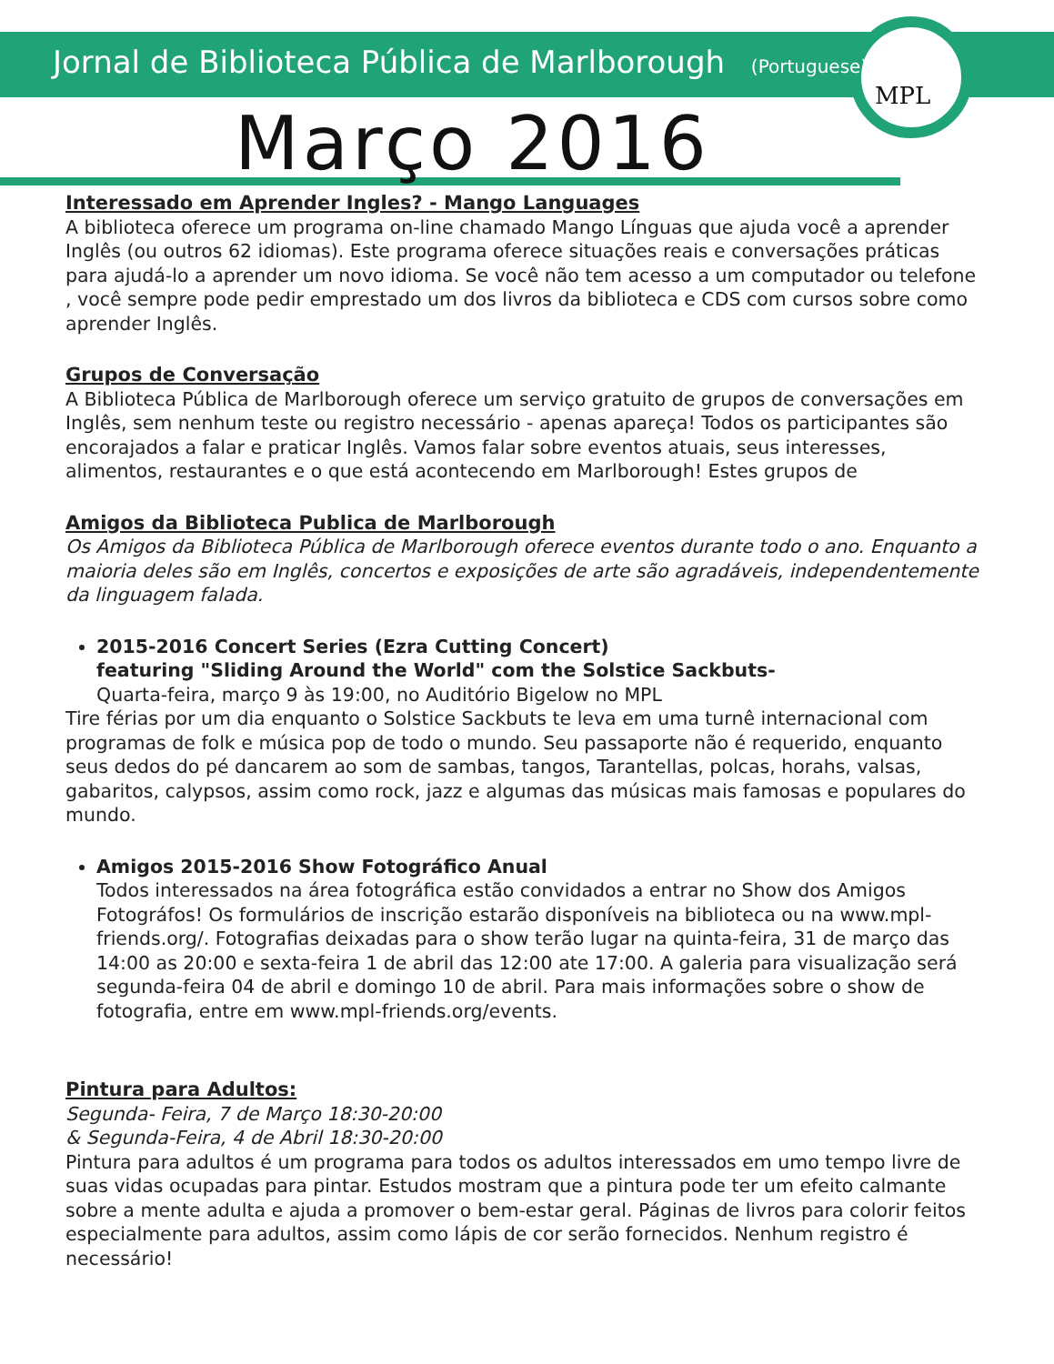Jornal de Biblioteca Pública de Marlborough (Portuguese)
MPL
Março 2016
Interessado em Aprender Ingles? - Mango Languages
A biblioteca oferece um programa on-line chamado Mango Línguas que ajuda você a aprender Inglês (ou outros 62 idiomas). Este programa oferece situações reais e conversações práticas para ajudá-lo a aprender um novo idioma. Se você não tem acesso a um computador ou telefone , você sempre pode pedir emprestado um dos livros da biblioteca e CDS com cursos sobre como aprender Inglês.
Grupos de Conversação
A Biblioteca Pública de Marlborough oferece um serviço gratuito de grupos de conversações em Inglês, sem nenhum teste ou registro necessário - apenas apareça! Todos os participantes são encorajados a falar e praticar Inglês. Vamos falar sobre eventos atuais, seus interesses, alimentos, restaurantes e o que está acontecendo em Marlborough! Estes grupos de
Amigos da Biblioteca Publica de Marlborough
Os Amigos da Biblioteca Pública de Marlborough oferece eventos durante todo o ano. Enquanto a maioria deles são em Inglês, concertos e exposições de arte são agradáveis, independentemente da linguagem falada.
2015-2016 Concert Series (Ezra Cutting Concert)
featuring "Sliding Around the World" com the Solstice Sackbuts-
Quarta-feira, março 9 às 19:00, no Auditório Bigelow no MPL
Tire férias por um dia enquanto o Solstice Sackbuts te leva em uma turnê internacional com programas de folk e música pop de todo o mundo. Seu passaporte não é requerido, enquanto seus dedos do pé dancarem ao som de sambas, tangos, Tarantellas, polcas, horahs, valsas, gabaritos, calypsos, assim como rock, jazz e algumas das músicas mais famosas e populares do mundo.
Amigos 2015-2016 Show Fotográfico Anual
Todos interessados na área fotográfica estão convidados a entrar no Show dos Amigos Fotográfos! Os formulários de inscrição estarão disponíveis na biblioteca ou na www.mpl-friends.org/. Fotografias deixadas para o show terão lugar na quinta-feira, 31 de março das 14:00 as 20:00 e sexta-feira 1 de abril das 12:00 ate 17:00. A galeria para visualização será segunda-feira 04 de abril e domingo 10 de abril. Para mais informações sobre o show de fotografia, entre em www.mpl-friends.org/events.
Pintura para Adultos:
Segunda- Feira, 7 de Março 18:30-20:00
& Segunda-Feira, 4 de Abril 18:30-20:00
Pintura para adultos é um programa para todos os adultos interessados em umo tempo livre de suas vidas ocupadas para pintar. Estudos mostram que a pintura pode ter um efeito calmante sobre a mente adulta e ajuda a promover o bem-estar geral. Páginas de livros para colorir feitos especialmente para adultos, assim como lápis de cor serão fornecidos. Nenhum registro é necessário!